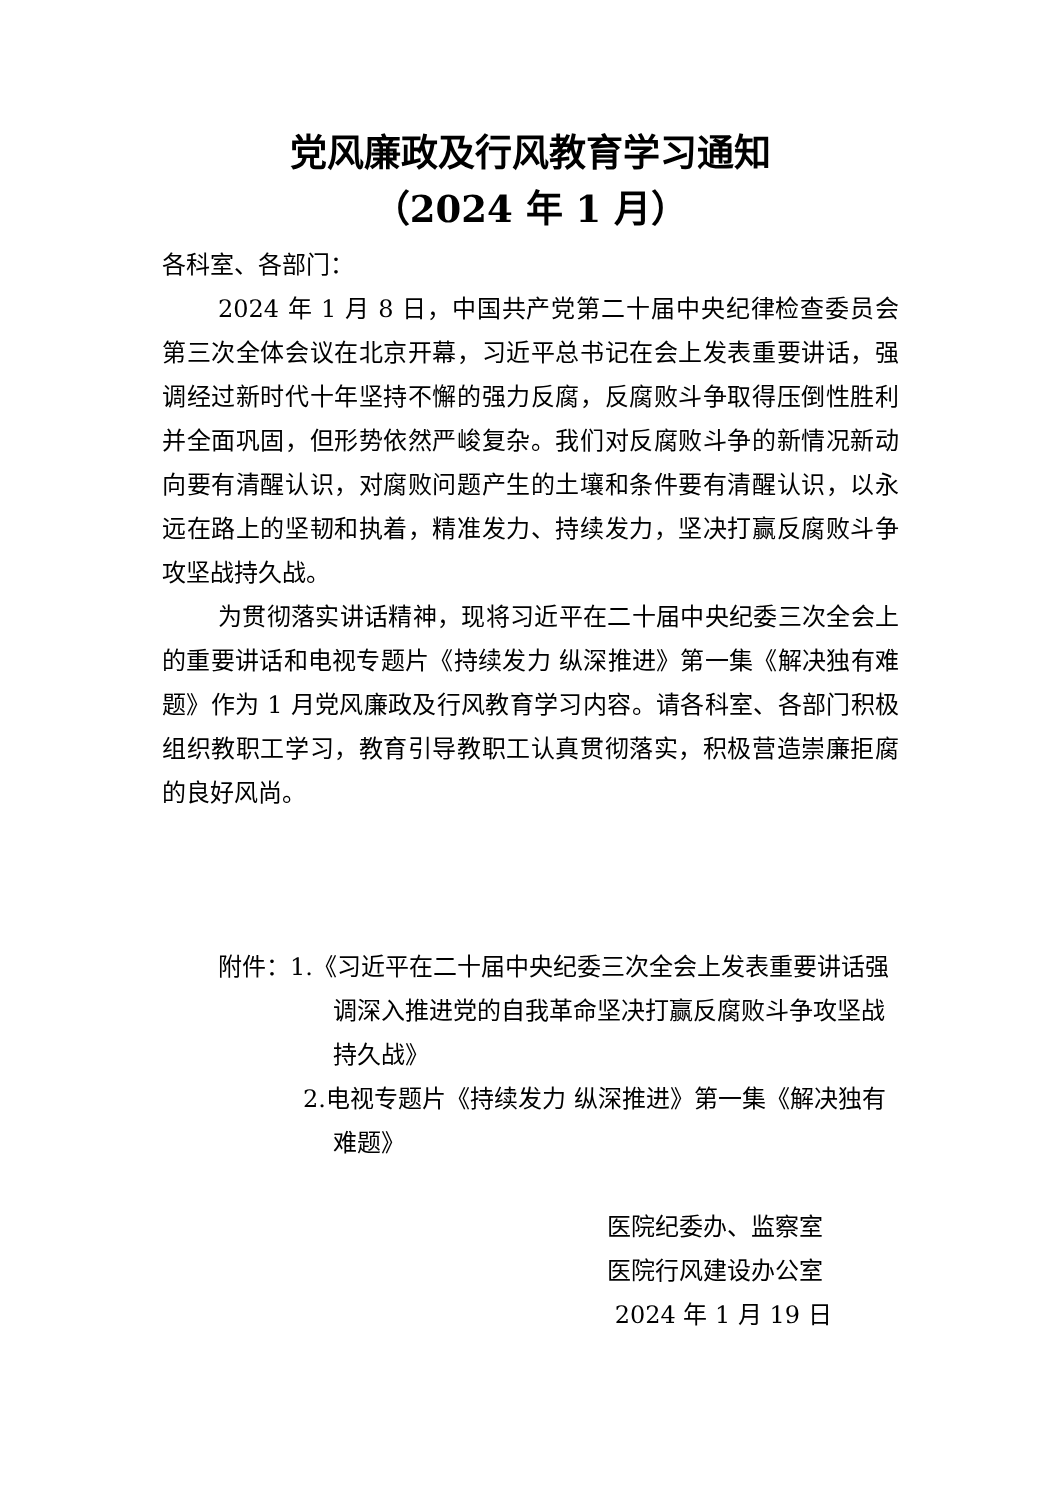党风廉政及行风教育学习通知
（2024 年 1 月）
各科室、各部门：
2024 年 1 月 8 日，中国共产党第二十届中央纪律检查委员会第三次全体会议在北京开幕，习近平总书记在会上发表重要讲话，强调经过新时代十年坚持不懈的强力反腐，反腐败斗争取得压倒性胜利并全面巩固，但形势依然严峻复杂。我们对反腐败斗争的新情况新动向要有清醒认识，对腐败问题产生的土壤和条件要有清醒认识，以永远在路上的坚韧和执着，精准发力、持续发力，坚决打赢反腐败斗争攻坚战持久战。
为贯彻落实讲话精神，现将习近平在二十届中央纪委三次全会上的重要讲话和电视专题片《持续发力 纵深推进》第一集《解决独有难题》作为 1 月党风廉政及行风教育学习内容。请各科室、各部门积极组织教职工学习，教育引导教职工认真贯彻落实，积极营造崇廉拒腐的良好风尚。
附件：1.《习近平在二十届中央纪委三次全会上发表重要讲话强调深入推进党的自我革命坚决打赢反腐败斗争攻坚战持久战》
2.电视专题片《持续发力 纵深推进》第一集《解决独有难题》
医院纪委办、监察室
医院行风建设办公室
2024 年 1 月 19 日